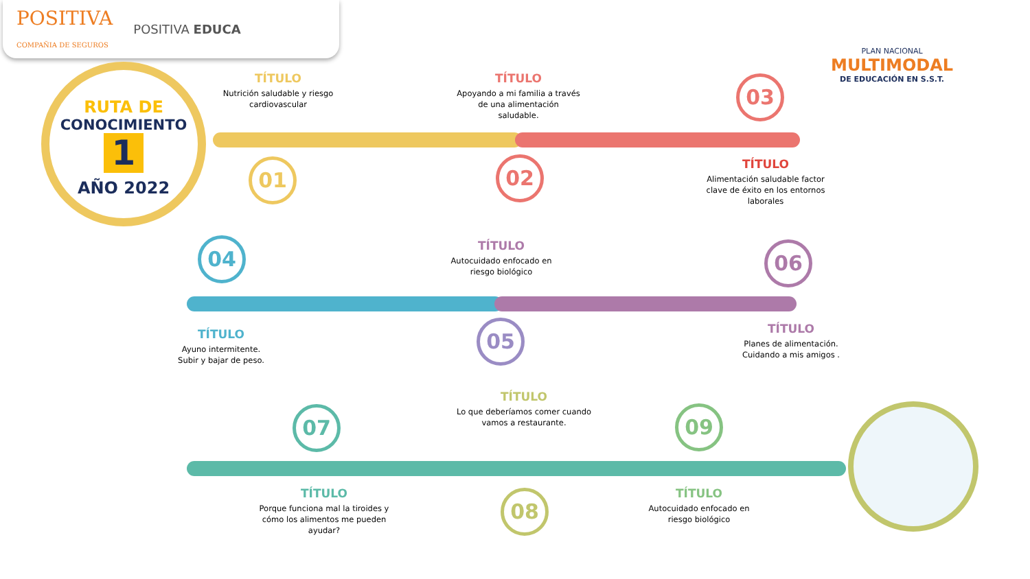POSITIVA
COMPAÑIA DE SEGUROS POSITIVA EDUCA
RUTA DE
CONOCIMIENTO
1
AÑO 2022
PLAN NACIONAL
MULTIMODAL
DE EDUCACIÓN EN S.S.T.
01 02
03
04
05
06
07
08
09
TÍTULO
Nutrición saludable y riesgo cardiovascular
TÍTULO
Apoyando a mi familia a través de una alimentación saludable.
TÍTULO
Alimentación saludable factor clave de éxito en los entornos laborales
TÍTULO
Ayuno intermitente.
Subir y bajar de peso.
TÍTULO
Autocuidado enfocado en riesgo biológico
TÍTULO
Planes de alimentación.
Cuidando a mis amigos .
TÍTULO
Lo que deberíamos comer cuando vamos a restaurante.
TÍTULO
Porque funciona mal la tiroides y cómo los alimentos me pueden ayudar?
TÍTULO
Autocuidado enfocado en riesgo biológico